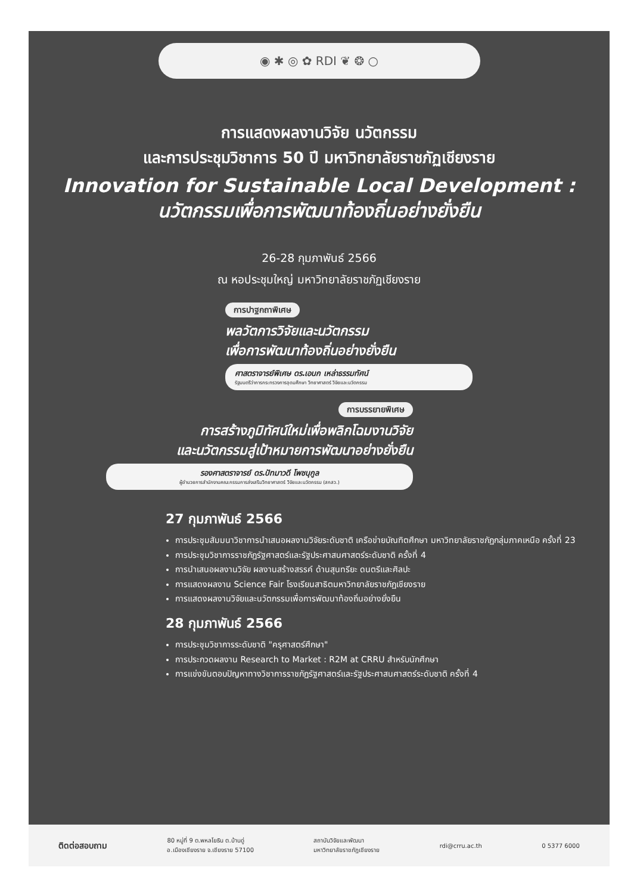◉ ✱ ◎ ✿ RDI ❦ ❂ ○
การแสดงผลงานวิจัย นวัตกรรม
และการประชุมวิชาการ 50 ปี มหาวิทยาลัยราชภัฏเชียงราย
Innovation for Sustainable Local Development :
นวัตกรรมเพื่อการพัฒนาท้องถิ่นอย่างยั่งยืน
26-28 กุมภาพันธ์ 2566
ณ หอประชุมใหญ่ มหาวิทยาลัยราชภัฏเชียงราย
การปาฐกถาพิเศษ
พลวัตการวิจัยและนวัตกรรม
เพื่อการพัฒนาท้องถิ่นอย่างยั่งยืน
ศาสตราจารย์พิเศษ ดร.เอนก เหล่าธรรมทัศน์
รัฐมนตรีว่าการกระทรวงการอุดมศึกษา วิทยาศาสตร์ วิจัยและนวัตกรรม
การบรรยายพิเศษ
การสร้างภูมิทัศน์ใหม่เพื่อพลิกโฉมงานวิจัย
และนวัตกรรมสู่เป้าหมายการพัฒนาอย่างยั่งยืน
รองศาสตราจารย์ ดร.ปัทมาวดี โพชนุกูล
ผู้อำนวยการสำนักงานคณะกรรมการส่งเสริมวิทยาศาสตร์ วิจัยและนวัตกรรม (สกสว.)
27 กุมภาพันธ์ 2566
การประชุมสัมมนาวิชาการนำเสนอผลงานวิจัยระดับชาติ เครือข่ายบัณฑิตศึกษา มหาวิทยาลัยราชภัฏกลุ่มภาคเหนือ ครั้งที่ 23
การประชุมวิชาการราชภัฏรัฐศาสตร์และรัฐประศาสนศาสตร์ระดับชาติ ครั้งที่ 4
การนำเสนอผลงานวิจัย ผลงานสร้างสรรค์ ด้านสุนทรียะ ดนตรีและศิลปะ
การแสดงผลงาน Science Fair โรงเรียนสาธิตมหาวิทยาลัยราชภัฏเชียงราย
การแสดงผลงานวิจัยและนวัตกรรมเพื่อการพัฒนาท้องถิ่นอย่างยั่งยืน
28 กุมภาพันธ์ 2566
การประชุมวิชาการระดับชาติ "ครุศาสตร์ศึกษา"
การประกวดผลงาน Research to Market : R2M at CRRU สำหรับนักศึกษา
การแข่งขันตอบปัญหาทางวิชาการราชภัฏรัฐศาสตร์และรัฐประศาสนศาสตร์ระดับชาติ ครั้งที่ 4
ติดต่อสอบถาม 80 หมู่ที่ 9 ต.พหลโยธิน ต.บ้านดู่
อ.เมืองเชียงราย จ.เชียงราย 57100 สถาบันวิจัยและพัฒนา
มหาวิทยาลัยราชภัฏเชียงราย rdi@crru.ac.th 0 5377 6000